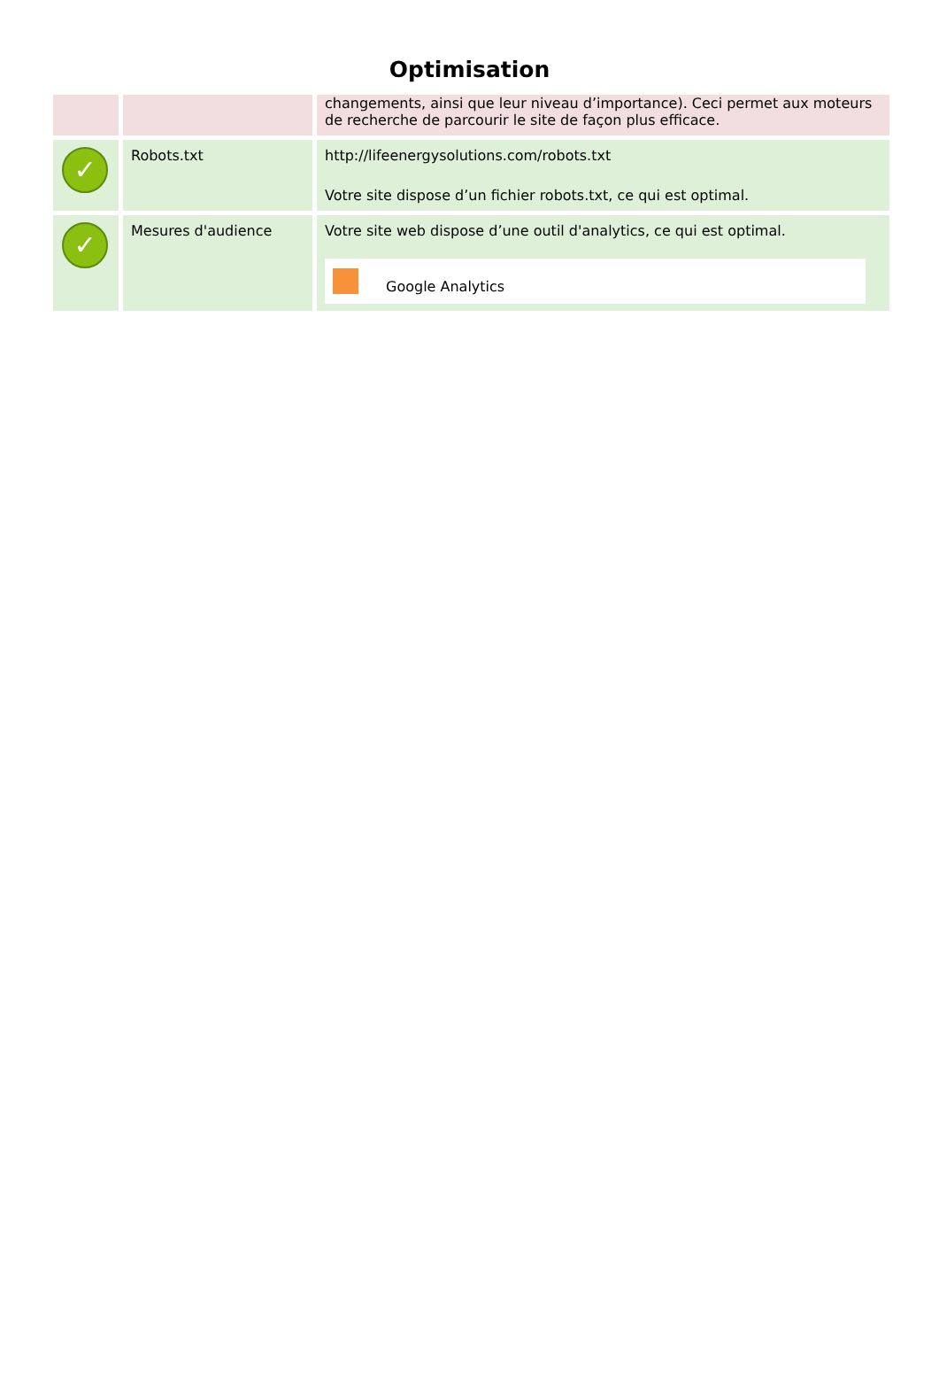Optimisation
| | | changements, ainsi que leur niveau d’importance). Ceci permet aux moteurs de recherche de parcourir le site de façon plus efficace. |
| ✓ | Robots.txt | http://lifeenergysolutions.com/robots.txt Votre site dispose d’un fichier robots.txt, ce qui est optimal. |
| ✓ | Mesures d'audience | Votre site web dispose d’une outil d'analytics, ce qui est optimal. Google Analytics |